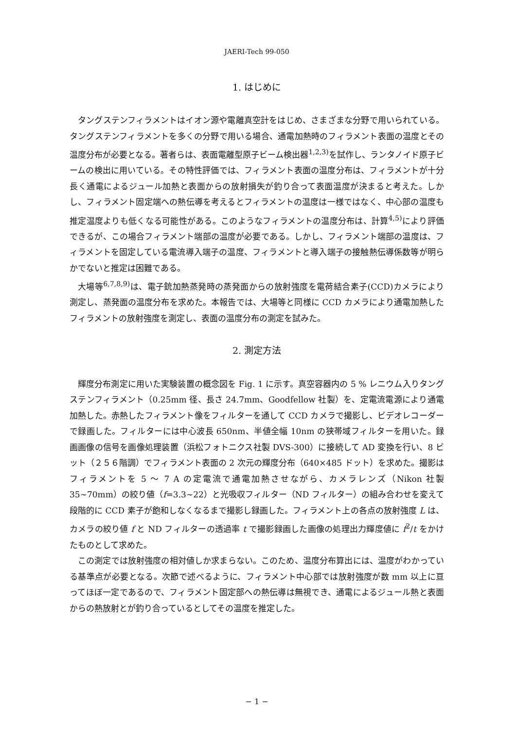JAERI-Tech 99-050
1. はじめに
タングステンフィラメントはイオン源や電離真空計をはじめ、さまざまな分野で用いられている。タングステンフィラメントを多くの分野で用いる場合、通電加熱時のフィラメント表面の温度とその温度分布が必要となる。著者らは、表面電離型原子ビーム検出器<sup>1,2,3)</sup>を試作し、ランタノイド原子ビームの検出に用いている。その特性評価では、フィラメント表面の温度分布は、フィラメントが十分長く通電によるジュール加熱と表面からの放射損失が釣り合って表面温度が決まると考えた。しかし、フィラメント固定端への熱伝導を考えるとフィラメントの温度は一様ではなく、中心部の温度も推定温度よりも低くなる可能性がある。このようなフィラメントの温度分布は、計算<sup>4,5)</sup>により評価できるが、この場合フィラメント端部の温度が必要である。しかし、フィラメント端部の温度は、フィラメントを固定している電流導入端子の温度、フィラメントと導入端子の接触熱伝導係数等が明らかでないと推定は困難である。
大場等<sup>6,7,8,9)</sup>は、電子銃加熱蒸発時の蒸発面からの放射強度を電荷結合素子(CCD)カメラにより測定し、蒸発面の温度分布を求めた。本報告では、大場等と同様に CCD カメラにより通電加熱したフィラメントの放射強度を測定し、表面の温度分布の測定を試みた。
2. 測定方法
輝度分布測定に用いた実験装置の概念図を Fig. 1 に示す。真空容器内の 5 % レニウム入りタングステンフィラメント（0.25mm 径、長さ 24.7mm、Goodfellow 社製）を、定電流電源により通電加熱した。赤熱したフィラメント像をフィルターを通して CCD カメラで撮影し、ビデオレコーダーで録画した。フィルターには中心波長 650nm、半値全幅 10nm の狭帯域フィルターを用いた。録画画像の信号を画像処理装置（浜松フォトニクス社製 DVS-300）に接続して AD 変換を行い、8 ビット（２５６階調）でフィラメント表面の 2 次元の輝度分布（640×485 ドット）を求めた。撮影はフィラメントを 5 ～ 7 A の定電流で通電加熱させながら、カメラレンズ（Nikon 社製 35~70mm）の絞り値（f=3.3~22）と光吸収フィルター（ND フィルター）の組み合わせを変えて段階的に CCD 素子が飽和しなくなるまで撮影し録画した。フィラメント上の各点の放射強度 L は、カメラの絞り値 f と ND フィルターの透過率 t で撮影録画した画像の処理出力輝度値に f<sup>2</sup>/t をかけたものとして求めた。
この測定では放射強度の相対値しか求まらない。このため、温度分布算出には、温度がわかっている基準点が必要となる。次節で述べるように、フィラメント中心部では放射強度が数 mm 以上に亘ってほぼ一定であるので、フィラメント固定部への熱伝導は無視でき、通電によるジュール熱と表面からの熱放射とが釣り合っているとしてその温度を推定した。
− 1 −